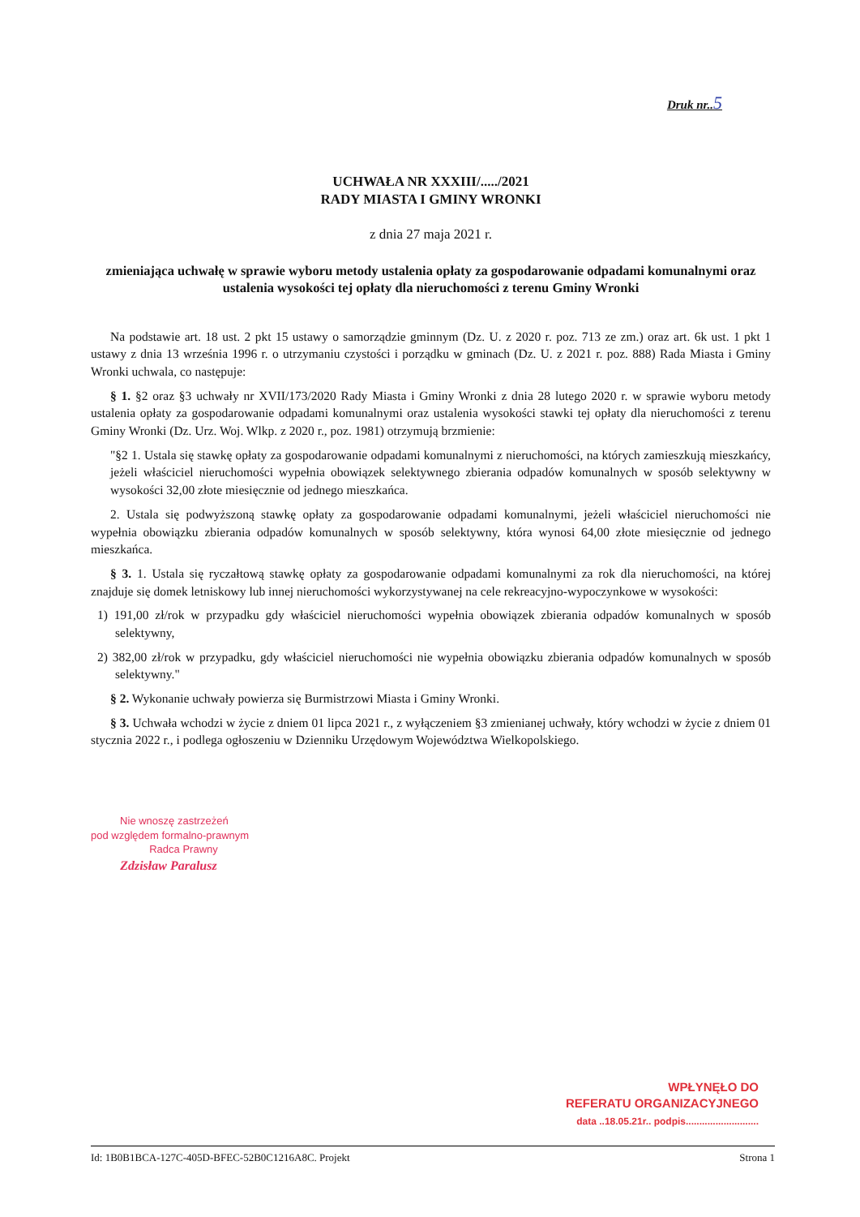Druk nr..5
UCHWAŁA NR XXXIII/...../2021
RADY MIASTA I GMINY WRONKI
z dnia 27 maja 2021 r.
zmieniająca uchwałę w sprawie wyboru metody ustalenia opłaty za gospodarowanie odpadami komunalnymi oraz ustalenia wysokości tej opłaty dla nieruchomości z terenu Gminy Wronki
Na podstawie art. 18 ust. 2 pkt 15 ustawy o samorządzie gminnym (Dz. U. z 2020 r. poz. 713 ze zm.) oraz art. 6k ust. 1 pkt 1 ustawy z dnia 13 września 1996 r. o utrzymaniu czystości i porządku w gminach (Dz. U. z 2021 r. poz. 888) Rada Miasta i Gminy Wronki uchwala, co następuje:
§ 1. §2 oraz §3 uchwały nr XVII/173/2020 Rady Miasta i Gminy Wronki z dnia 28 lutego 2020 r. w sprawie wyboru metody ustalenia opłaty za gospodarowanie odpadami komunalnymi oraz ustalenia wysokości stawki tej opłaty dla nieruchomości z terenu Gminy Wronki (Dz. Urz. Woj. Wlkp. z 2020 r., poz. 1981) otrzymują brzmienie:
"§2 1. Ustala się stawkę opłaty za gospodarowanie odpadami komunalnymi z nieruchomości, na których zamieszkują mieszkańcy, jeżeli właściciel nieruchomości wypełnia obowiązek selektywnego zbierania odpadów komunalnych w sposób selektywny w wysokości 32,00 złote miesięcznie od jednego mieszkańca.
2. Ustala się podwyższoną stawkę opłaty za gospodarowanie odpadami komunalnymi, jeżeli właściciel nieruchomości nie wypełnia obowiązku zbierania odpadów komunalnych w sposób selektywny, która wynosi 64,00 złote miesięcznie od jednego mieszkańca.
§ 3. 1. Ustala się ryczałtową stawkę opłaty za gospodarowanie odpadami komunalnymi za rok dla nieruchomości, na której znajduje się domek letniskowy lub innej nieruchomości wykorzystywanej na cele rekreacyjno-wypoczynkowe w wysokości:
1) 191,00 zł/rok w przypadku gdy właściciel nieruchomości wypełnia obowiązek zbierania odpadów komunalnych w sposób selektywny,
2) 382,00 zł/rok w przypadku, gdy właściciel nieruchomości nie wypełnia obowiązku zbierania odpadów komunalnych w sposób selektywny."
§ 2. Wykonanie uchwały powierza się Burmistrzowi Miasta i Gminy Wronki.
§ 3. Uchwała wchodzi w życie z dniem 01 lipca 2021 r., z wyłączeniem §3 zmienianej uchwały, który wchodzi w życie z dniem 01 stycznia 2022 r., i podlega ogłoszeniu w Dzienniku Urzędowym Województwa Wielkopolskiego.
Nie wnoszę zastrzeżeń
pod względem formalno-prawnym
Radca Prawny
Zdzisław Paralusz
WPŁYNĘŁO DO
REFERATU ORGANIZACYJNEGO
data ..18.05.21r.. podpis...........................
Id: 1B0B1BCA-127C-405D-BFEC-52B0C1216A8C. Projekt Strona 1